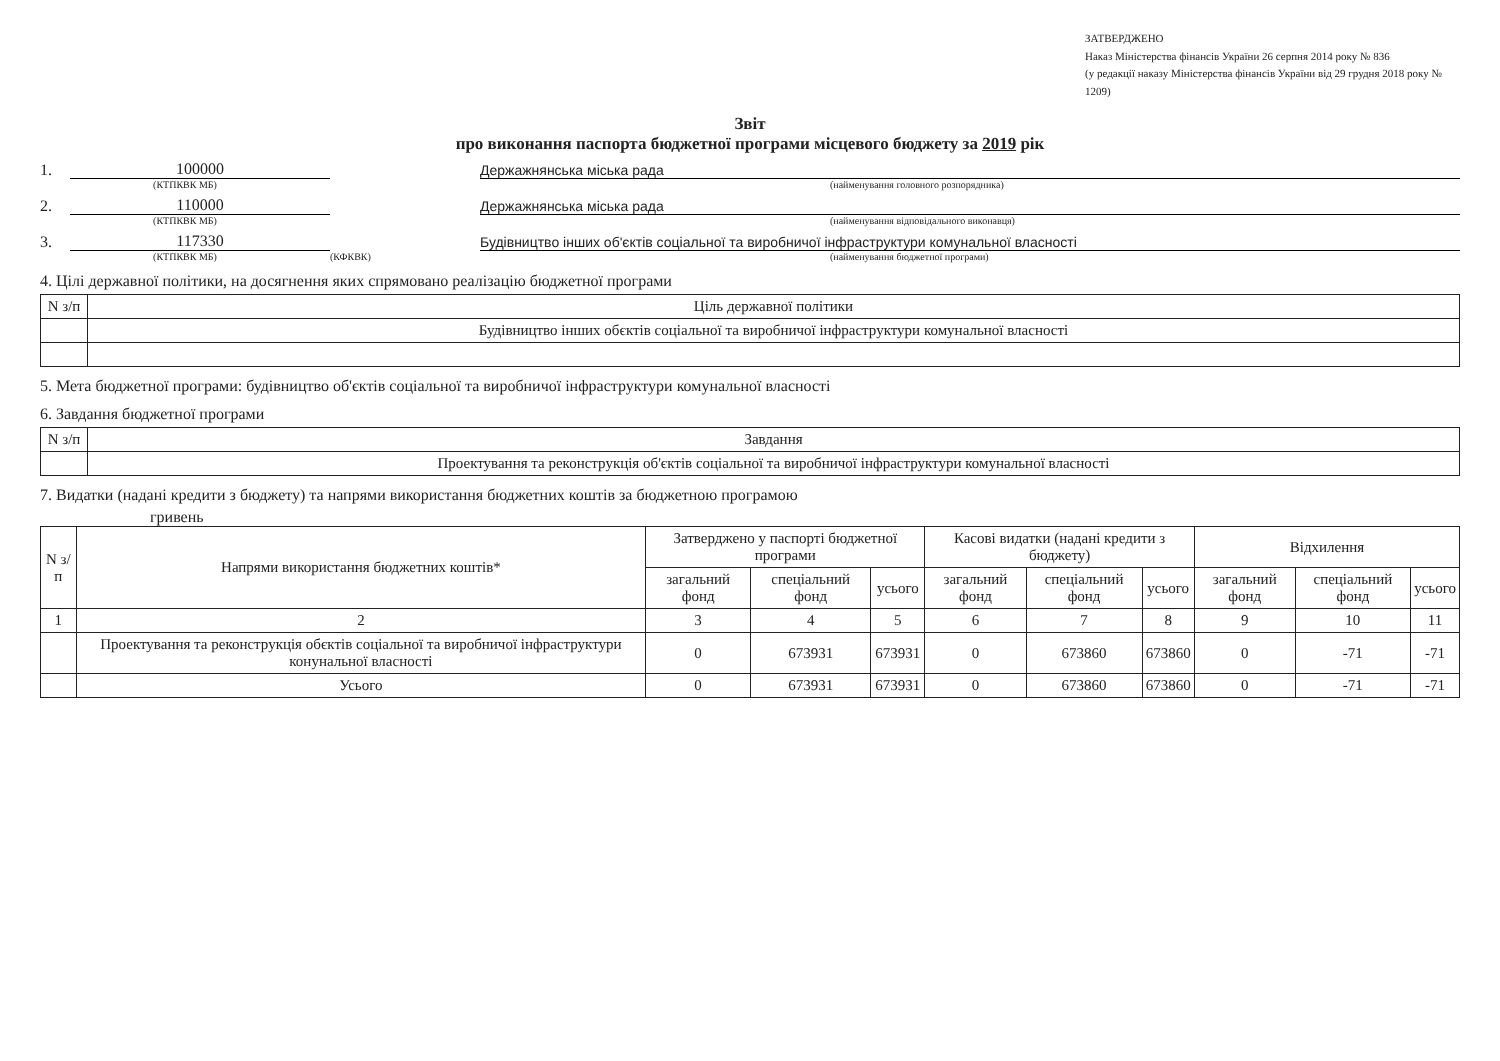ЗАТВЕРДЖЕНО
Наказ Міністерства фінансів України 26 серпня 2014 року № 836
(у редакції наказу Міністерства фінансів України від 29 грудня 2018 року № 1209)
Звіт
про виконання паспорта бюджетної програми місцевого бюджету за 2019 рік
1. 100000 Держажнянська міська рада
(КТПКВК МБ) (найменування головного розпорядника)
2. 110000 Держажнянська міська рада
(КТПКВК МБ) (найменування відповідального виконавця)
3. 117330 Будівництво інших об'єктів соціальної та виробничої інфраструктури комунальної власності
(КТПКВК МБ) (КФКВК) (найменування бюджетної програми)
4. Цілі державної політики, на досягнення яких спрямовано реалізацію бюджетної програми
| N з/п | Ціль державної політики |
| | Будівництво інших обєктів соціальної та виробничої інфраструктури комунальної власності |
5. Мета бюджетної програми: будівництво об'єктів соціальної та виробничої інфраструктури комунальної власності
6. Завдання бюджетної програми
| N з/п | Завдання |
| | Проектування та реконструкція об'єктів соціальної та виробничої інфраструктури комунальної власності |
7. Видатки (надані кредити з бюджету) та напрями використання бюджетних коштів за бюджетною програмою
гривень
| N з/п | Напрями використання бюджетних коштів* | Затверджено у паспорті бюджетної програми | | | Касові видатки (надані кредити з бюджету) | | | Відхилення | | |
| --- | --- | --- | --- | --- | --- | --- | --- | --- | --- | --- |
| | | загальний фонд | спеціальний фонд | усього | загальний фонд | спеціальний фонд | усього | загальний фонд | спеціальний фонд | усього |
| 1 | 2 | 3 | 4 | 5 | 6 | 7 | 8 | 9 | 10 | 11 |
| | Проектування та реконструкція обєктів соціальної та виробничої інфраструктури конунальної власності | 0 | 673931 | 673931 | 0 | 673860 | 673860 | 0 | -71 | -71 |
| | Усього | 0 | 673931 | 673931 | 0 | 673860 | 673860 | 0 | -71 | -71 |